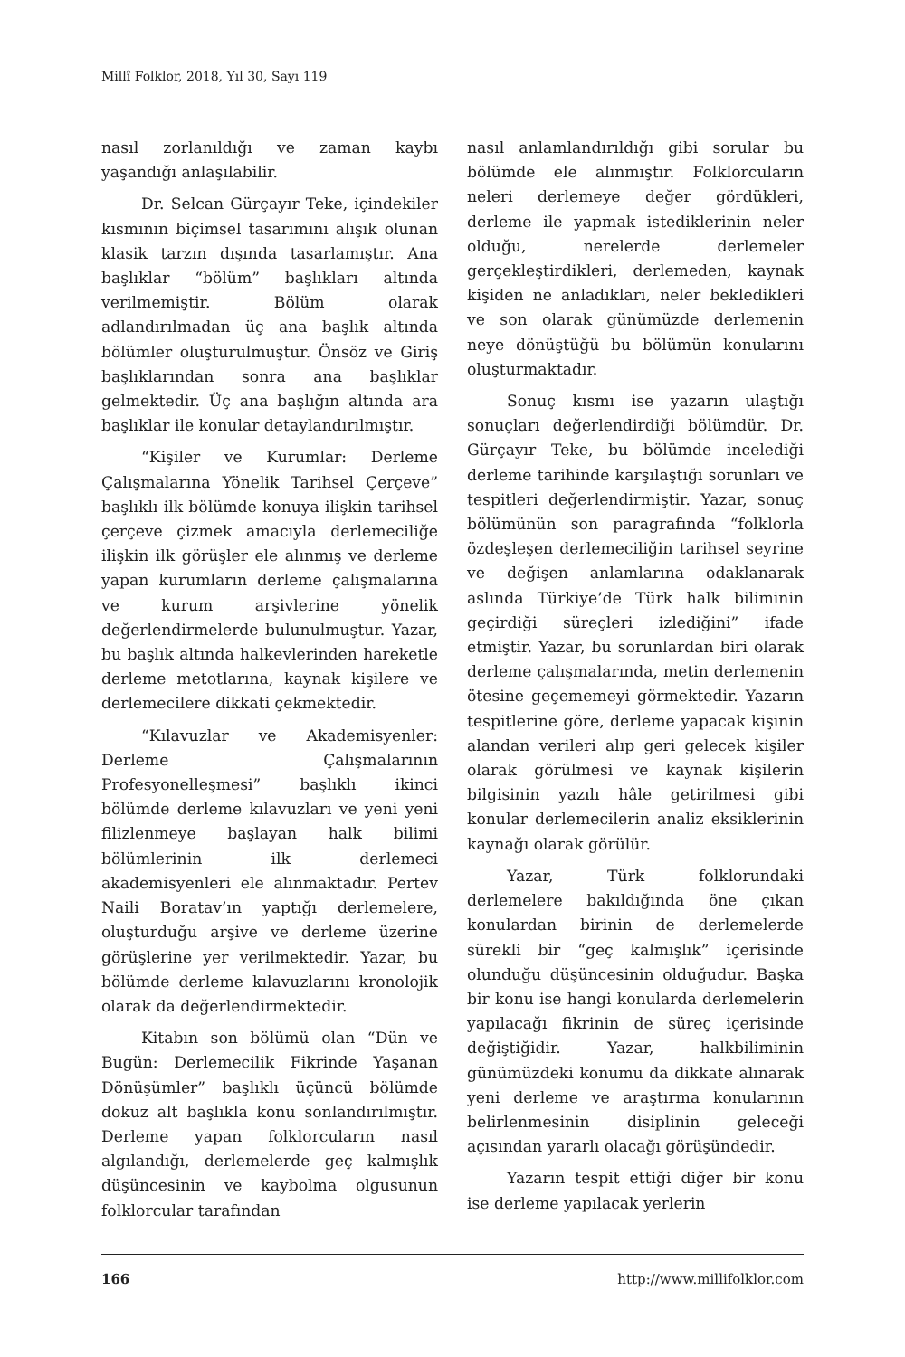Millî Folklor, 2018, Yıl 30, Sayı 119
nasıl zorlanıldığı ve zaman kaybı yaşandığı anlaşılabilir.
Dr. Selcan Gürçayır Teke, içindekiler kısmının biçimsel tasarımını alışık olunan klasik tarzın dışında tasarlamıştır. Ana başlıklar “bölüm” başlıkları altında verilmemiştir. Bölüm olarak adlandırılmadan üç ana başlık altında bölümler oluşturulmuştur. Önsöz ve Giriş başlıklarından sonra ana başlıklar gelmektedir. Üç ana başlığın altında ara başlıklar ile konular detaylandırılmıştır.
“Kişiler ve Kurumlar: Derleme Çalışmalarına Yönelik Tarihsel Çerçeve” başlıklı ilk bölümde konuya ilişkin tarihsel çerçeve çizmek amacıyla derlemeciliğe ilişkin ilk görüşler ele alınmış ve derleme yapan kurumların derleme çalışmalarına ve kurum arşivlerine yönelik değerlendirmelerde bulunulmuştur. Yazar, bu başlık altında halkevlerinden hareketle derleme metotlarına, kaynak kişilere ve derlemecilere dikkati çekmektedir.
“Kılavuzlar ve Akademisyenler: Derleme Çalışmalarının Profesyonelleşmesi” başlıklı ikinci bölümde derleme kılavuzları ve yeni yeni filizlenmeye başlayan halk bilimi bölümlerinin ilk derlemeci akademisyenleri ele alınmaktadır. Pertev Naili Boratav’ın yaptığı derlemelere, oluşturduğu arşive ve derleme üzerine görüşlerine yer verilmektedir. Yazar, bu bölümde derleme kılavuzlarını kronolojik olarak da değerlendirmektedir.
Kitabın son bölümü olan “Dün ve Bugün: Derlemecilik Fikrinde Yaşanan Dönüşümler” başlıklı üçüncü bölümde dokuz alt başlıkla konu sonlandırılmıştır. Derleme yapan folklorcuların nasıl algılandığı, derlemelerde geç kalmışlık düşüncesinin ve kaybolma olgusunun folklorcular tarafından
nasıl anlamlandırıldığı gibi sorular bu bölümde ele alınmıştır. Folklorcuların neleri derlemeye değer gördükleri, derleme ile yapmak istediklerinin neler olduğu, nerelerde derlemeler gerçekleştirdikleri, derlemeden, kaynak kişiden ne anladıkları, neler bekledikleri ve son olarak günümüzde derlemenin neye dönüştüğü bu bölümün konularını oluşturmaktadır.
Sonuç kısmı ise yazarın ulaştığı sonuçları değerlendirdiği bölümdür. Dr. Gürçayır Teke, bu bölümde incelediği derleme tarihinde karşılaştığı sorunları ve tespitleri değerlendirmiştir. Yazar, sonuç bölümünün son paragrafında “folklorla özdeşleşen derlemeciliğin tarihsel seyrine ve değişen anlamlarına odaklanarak aslında Türkiye’de Türk halk biliminin geçirdiği süreçleri izlediğini” ifade etmiştir. Yazar, bu sorunlardan biri olarak derleme çalışmalarında, metin derlemenin ötesine geçememeyi görmektedir. Yazarın tespitlerine göre, derleme yapacak kişinin alandan verileri alıp geri gelecek kişiler olarak görülmesi ve kaynak kişilerin bilgisinin yazılı hâle getirilmesi gibi konular derlemecilerin analiz eksiklerinin kaynağı olarak görülür.
Yazar, Türk folklorundaki derlemelere bakıldığında öne çıkan konulardan birinin de derlemelerde sürekli bir “geç kalmışlık” içerisinde olunduğu düşüncesinin olduğudur. Başka bir konu ise hangi konularda derlemelerin yapılacağı fikrinin de süreç içerisinde değiştiğidir. Yazar, halkbiliminin günümüzdeki konumu da dikkate alınarak yeni derleme ve araştırma konularının belirlenmesinin disiplinin geleceği açısından yararlı olacağı görüşündedir.
Yazarın tespit ettiği diğer bir konu ise derleme yapılacak yerlerin
166 http://www.millifolklor.com